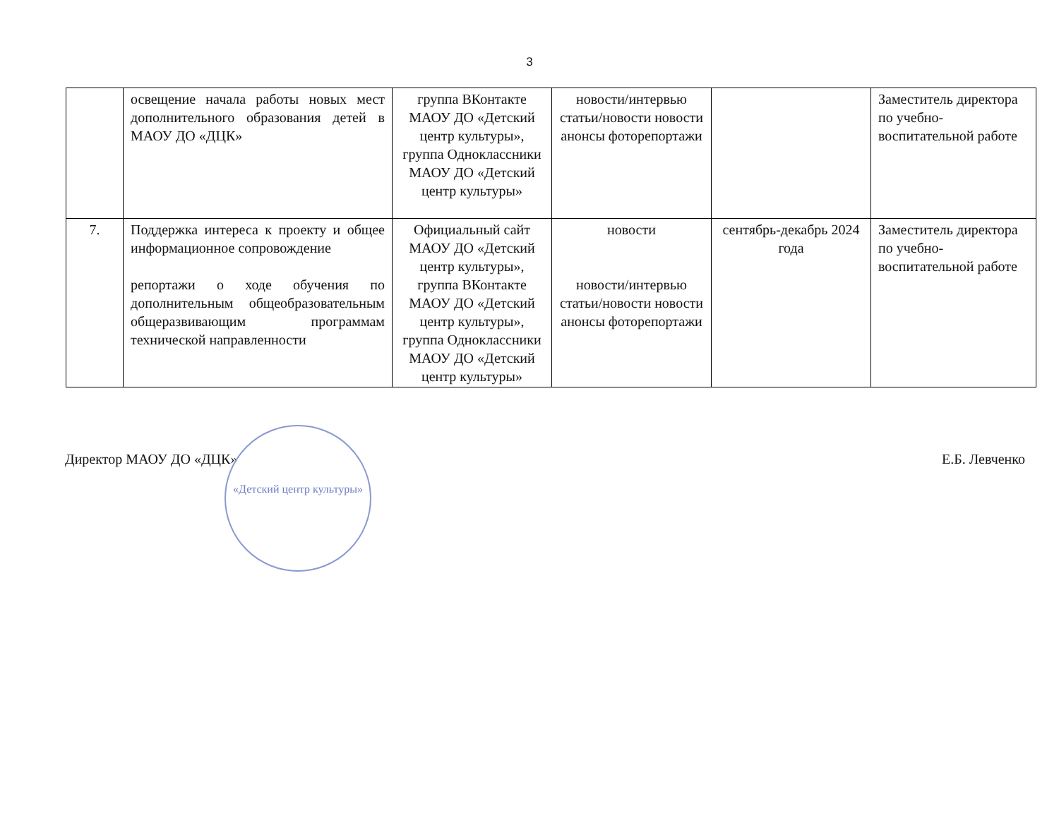3
| | освещение начала работы новых мест дополнительного образования детей в МАОУ ДО «ДЦК» | группа ВКонтакте МАОУ ДО «Детский центр культуры», группа Одноклассники МАОУ ДО «Детский центр культуры» | новости/интервью статьи/новости новости анонсы фоторепортажи | | Заместитель директора по учебно-воспитательной работе |
| 7. | Поддержка интереса к проекту и общее информационное сопровождение репортажи о ходе обучения по дополнительным общеобразовательным общеразвивающим программам технической направленности | Официальный сайт МАОУ ДО «Детский центр культуры», группа ВКонтакте МАОУ ДО «Детский центр культуры», группа Одноклассники МАОУ ДО «Детский центр культуры» | новости новости/интервью статьи/новости новости анонсы фоторепортажи | сентябрь-декабрь 2024 года | Заместитель директора по учебно-воспитательной работе |
«Детский центр культуры»
Директор МАОУ ДО «ДЦК» Е.Б. Левченко